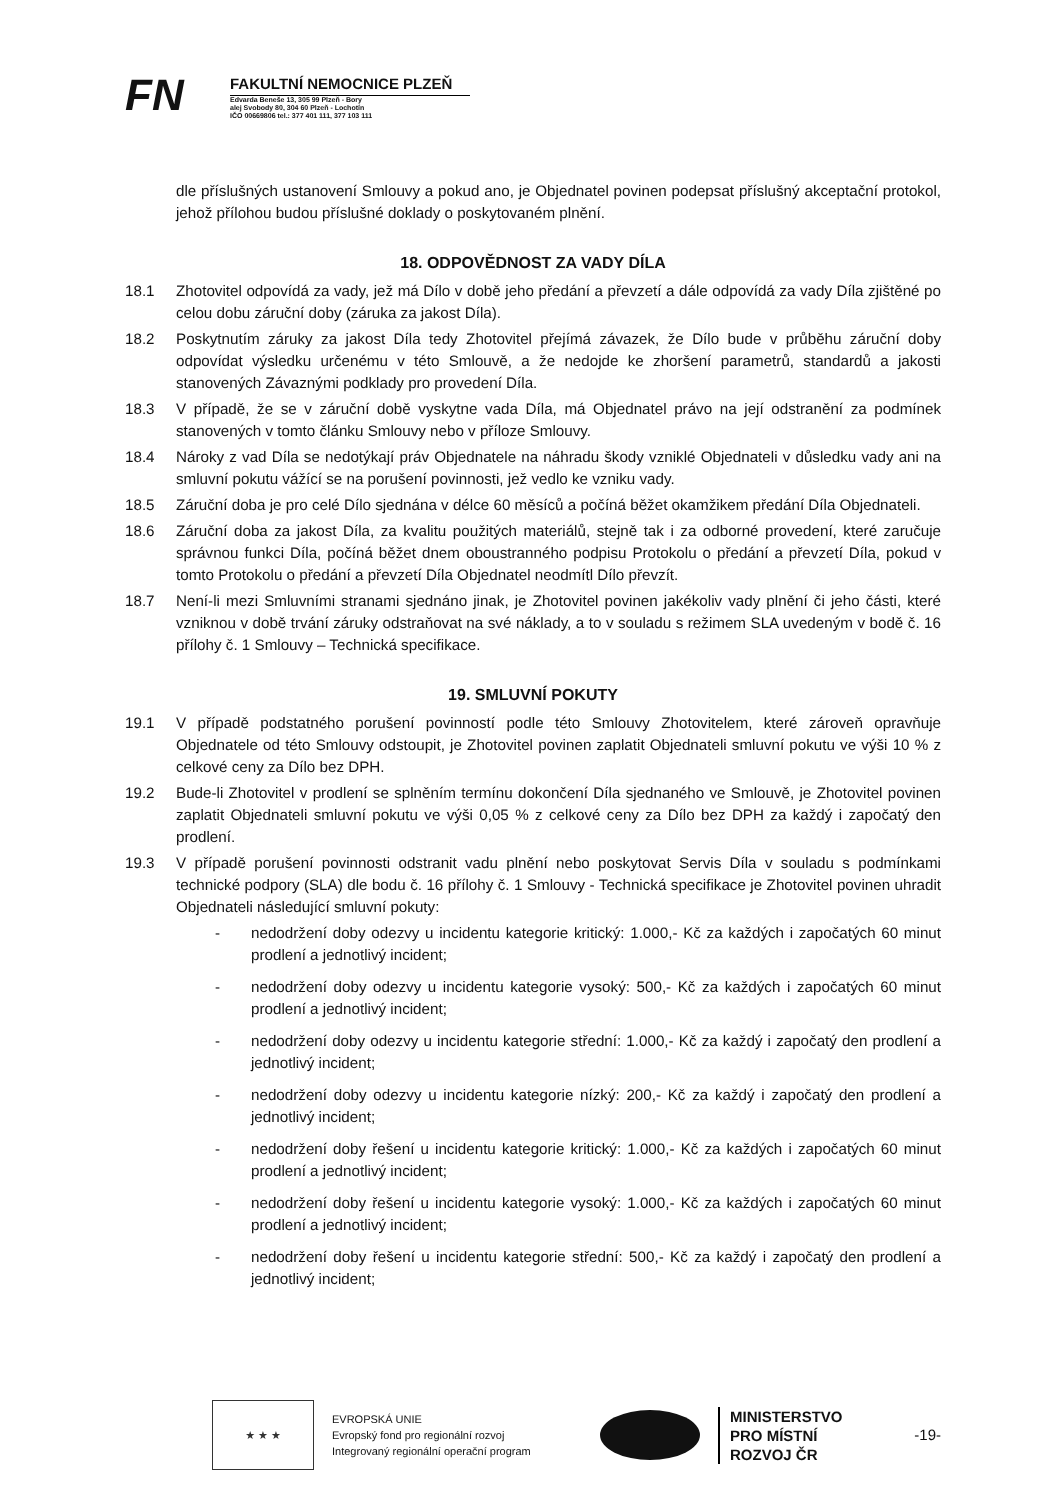FN
FAKULTNÍ NEMOCNICE PLZEŇ
Edvarda Beneše 13, 305 99 Plzeň - Bory
alej Svobody 80, 304 60 Plzeň - Lochotín
IČO 00669806 tel.: 377 401 111, 377 103 111
dle příslušných ustanovení Smlouvy a pokud ano, je Objednatel povinen podepsat příslušný akceptační protokol, jehož přílohou budou příslušné doklady o poskytovaném plnění.
18. ODPOVĚDNOST ZA VADY DÍLA
18.1 Zhotovitel odpovídá za vady, jež má Dílo v době jeho předání a převzetí a dále odpovídá za vady Díla zjištěné po celou dobu záruční doby (záruka za jakost Díla).
18.2 Poskytnutím záruky za jakost Díla tedy Zhotovitel přejímá závazek, že Dílo bude v průběhu záruční doby odpovídat výsledku určenému v této Smlouvě, a že nedojde ke zhoršení parametrů, standardů a jakosti stanovených Závaznými podklady pro provedení Díla.
18.3 V případě, že se v záruční době vyskytne vada Díla, má Objednatel právo na její odstranění za podmínek stanovených v tomto článku Smlouvy nebo v příloze Smlouvy.
18.4 Nároky z vad Díla se nedotýkají práv Objednatele na náhradu škody vzniklé Objednateli v důsledku vady ani na smluvní pokutu vážící se na porušení povinnosti, jež vedlo ke vzniku vady.
18.5 Záruční doba je pro celé Dílo sjednána v délce 60 měsíců a počíná běžet okamžikem předání Díla Objednateli.
18.6 Záruční doba za jakost Díla, za kvalitu použitých materiálů, stejně tak i za odborné provedení, které zaručuje správnou funkci Díla, počíná běžet dnem oboustranného podpisu Protokolu o předání a převzetí Díla, pokud v tomto Protokolu o předání a převzetí Díla Objednatel neodmítl Dílo převzít.
18.7 Není-li mezi Smluvními stranami sjednáno jinak, je Zhotovitel povinen jakékoliv vady plnění či jeho části, které vzniknou v době trvání záruky odstraňovat na své náklady, a to v souladu s režimem SLA uvedeným v bodě č. 16 přílohy č. 1 Smlouvy – Technická specifikace.
19. SMLUVNÍ POKUTY
19.1 V případě podstatného porušení povinností podle této Smlouvy Zhotovitelem, které zároveň opravňuje Objednatele od této Smlouvy odstoupit, je Zhotovitel povinen zaplatit Objednateli smluvní pokutu ve výši 10 % z celkové ceny za Dílo bez DPH.
19.2 Bude-li Zhotovitel v prodlení se splněním termínu dokončení Díla sjednaného ve Smlouvě, je Zhotovitel povinen zaplatit Objednateli smluvní pokutu ve výši 0,05 % z celkové ceny za Dílo bez DPH za každý i započatý den prodlení.
19.3 V případě porušení povinnosti odstranit vadu plnění nebo poskytovat Servis Díla v souladu s podmínkami technické podpory (SLA) dle bodu č. 16 přílohy č. 1 Smlouvy - Technická specifikace je Zhotovitel povinen uhradit Objednateli následující smluvní pokuty:
- nedodržení doby odezvy u incidentu kategorie kritický: 1.000,- Kč za každých i započatých 60 minut prodlení a jednotlivý incident;
- nedodržení doby odezvy u incidentu kategorie vysoký: 500,- Kč za každých i započatých 60 minut prodlení a jednotlivý incident;
- nedodržení doby odezvy u incidentu kategorie střední: 1.000,- Kč za každý i započatý den prodlení a jednotlivý incident;
- nedodržení doby odezvy u incidentu kategorie nízký: 200,- Kč za každý i započatý den prodlení a jednotlivý incident;
- nedodržení doby řešení u incidentu kategorie kritický: 1.000,- Kč za každých i započatých 60 minut prodlení a jednotlivý incident;
- nedodržení doby řešení u incidentu kategorie vysoký: 1.000,- Kč za každých i započatých 60 minut prodlení a jednotlivý incident;
- nedodržení doby řešení u incidentu kategorie střední: 500,- Kč za každý i započatý den prodlení a jednotlivý incident;
★ ★ ★
EVROPSKÁ UNIE
Evropský fond pro regionální rozvoj
Integrovaný regionální operační program
MINISTERSTVO
PRO MÍSTNÍ
ROZVOJ ČR
-19-